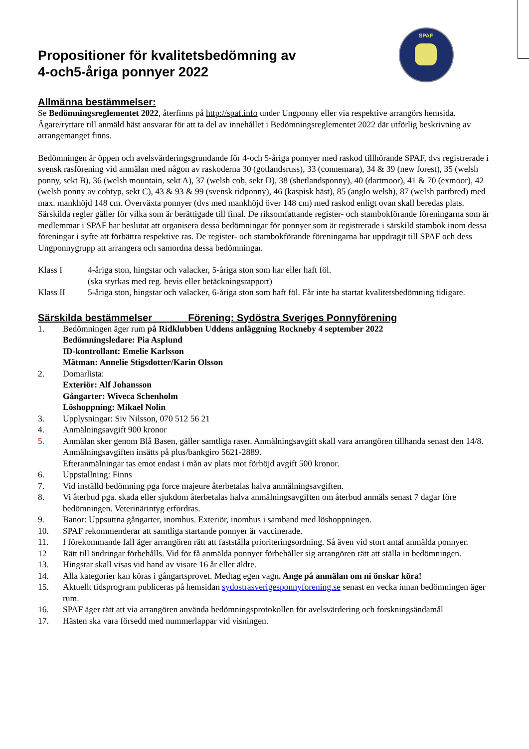SPAF
Propositioner för kvalitetsbedömning av
4-och5-åriga ponnyer 2022
Allmänna bestämmelser:
Se Bedömningsreglementet 2022, återfinns på http://spaf.info under Ungponny eller via respektive arrangörs hemsida.
Ägare/ryttare till anmäld häst ansvarar för att ta del av innehållet i Bedömningsreglementet 2022 där utförlig beskrivning av arrangemanget finns.
Bedömningen är öppen och avelsvärderingsgrundande för 4-och 5-åriga ponnyer med raskod tillhörande SPAF, dvs registrerade i svensk rasförening vid anmälan med någon av raskoderna 30 (gotlandsruss), 33 (connemara), 34 & 39 (new forest), 35 (welsh ponny, sekt B), 36 (welsh mountain, sekt A), 37 (welsh cob, sekt D), 38 (shetlandsponny), 40 (dartmoor), 41 & 70 (exmoor), 42 (welsh ponny av cobtyp, sekt C), 43 & 93 & 99 (svensk ridponny), 46 (kaspisk häst), 85 (anglo welsh), 87 (welsh partbred) med max. mankhöjd 148 cm. Överväxta ponnyer (dvs med mankhöjd över 148 cm) med raskod enligt ovan skall beredas plats. Särskilda regler gäller för vilka som är berättigade till final. De riksomfattande register- och stambokförande föreningarna som är medlemmar i SPAF har beslutat att organisera dessa bedömningar för ponnyer som är registrerade i särskild stambok inom dessa föreningar i syfte att förbättra respektive ras. De register- och stambokförande föreningarna har uppdragit till SPAF och dess Ungponnygrupp att arrangera och samordna dessa bedömningar.
Klass I 4-åriga ston, hingstar och valacker, 5-åriga ston som har eller haft föl.
(ska styrkas med reg. bevis eller betäckningsrapport)
Klass II 5-åriga ston, hingstar och valacker, 6-åriga ston som haft föl. Får inte ha startat kvalitetsbedömning tidigare.
Särskilda bestämmelser Förening: Sydöstra Sveriges Ponnyförening
1. Bedömningen äger rum på Ridklubben Uddens anläggning Rockneby 4 september 2022
Bedömningsledare: Pia Asplund
ID-kontrollant: Emelie Karlsson
Mätman: Annelie Stigsdotter/Karin Olsson
2. Domarlista:
Exteriör: Alf Johansson
Gångarter: Wiveca Schenholm
Löshoppning: Mikael Nolin
3. Upplysningar: Siv Nilsson, 070 512 56 21
4. Anmälningsavgift 900 kronor
5. Anmälan sker genom Blå Basen, gäller samtliga raser. Anmälningsavgift skall vara arrangören tillhanda senast den 14/8. Anmälningsavgiften insätts på plus/bankgiro 5621-2889.
Efteranmälningar tas emot endast i mån av plats mot förhöjd avgift 500 kronor.
6. Uppstallning: Finns
7. Vid inställd bedömning pga force majeure återbetalas halva anmälningsavgiften.
8. Vi återbud pga. skada eller sjukdom återbetalas halva anmälningsavgiften om återbud anmäls senast 7 dagar före bedömningen. Veterinärintyg erfordras.
9. Banor: Uppsuttna gångarter, inomhus. Exteriör, inomhus i samband med löshoppningen.
10. SPAF rekommenderar att samtliga startande ponnyer är vaccinerade.
11. I förekommande fall äger arrangören rätt att fastställa prioriteringsordning. Så även vid stort antal anmälda ponnyer.
12 Rätt till ändringar förbehålls. Vid för få anmälda ponnyer förbehåller sig arrangören rätt att ställa in bedömningen.
13. Hingstar skall visas vid hand av visare 16 år eller äldre.
14. Alla kategorier kan köras i gångartsprovet. Medtag egen vagn. Ange på anmälan om ni önskar köra!
15. Aktuellt tidsprogram publiceras på hemsidan sydostrasverigesponnyforening.se senast en vecka innan bedömningen äger rum.
16. SPAF äger rätt att via arrangören använda bedömningsprotokollen för avelsvärdering och forskningsändamål
17. Hästen ska vara försedd med nummerlappar vid visningen.